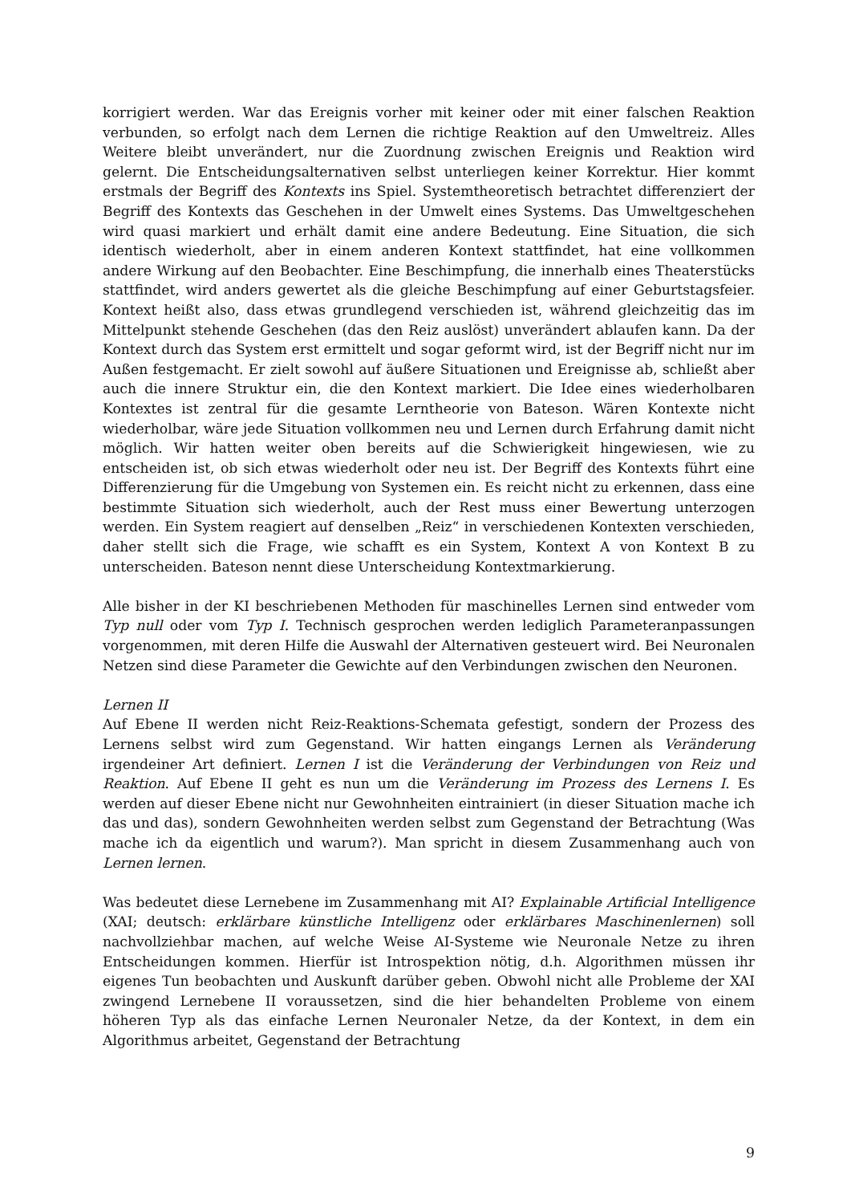korrigiert werden. War das Ereignis vorher mit keiner oder mit einer falschen Reaktion verbunden, so erfolgt nach dem Lernen die richtige Reaktion auf den Umweltreiz. Alles Weitere bleibt unverändert, nur die Zuordnung zwischen Ereignis und Reaktion wird gelernt. Die Entscheidungsalternativen selbst unterliegen keiner Korrektur. Hier kommt erstmals der Begriff des Kontexts ins Spiel. Systemtheoretisch betrachtet differenziert der Begriff des Kontexts das Geschehen in der Umwelt eines Systems. Das Umweltgeschehen wird quasi markiert und erhält damit eine andere Bedeutung. Eine Situation, die sich identisch wiederholt, aber in einem anderen Kontext stattfindet, hat eine vollkommen andere Wirkung auf den Beobachter. Eine Beschimpfung, die innerhalb eines Theaterstücks stattfindet, wird anders gewertet als die gleiche Beschimpfung auf einer Geburtstagsfeier. Kontext heißt also, dass etwas grundlegend verschieden ist, während gleichzeitig das im Mittelpunkt stehende Geschehen (das den Reiz auslöst) unverändert ablaufen kann. Da der Kontext durch das System erst ermittelt und sogar geformt wird, ist der Begriff nicht nur im Außen festgemacht. Er zielt sowohl auf äußere Situationen und Ereignisse ab, schließt aber auch die innere Struktur ein, die den Kontext markiert. Die Idee eines wiederholbaren Kontextes ist zentral für die gesamte Lerntheorie von Bateson. Wären Kontexte nicht wiederholbar, wäre jede Situation vollkommen neu und Lernen durch Erfahrung damit nicht möglich. Wir hatten weiter oben bereits auf die Schwierigkeit hingewiesen, wie zu entscheiden ist, ob sich etwas wiederholt oder neu ist. Der Begriff des Kontexts führt eine Differenzierung für die Umgebung von Systemen ein. Es reicht nicht zu erkennen, dass eine bestimmte Situation sich wiederholt, auch der Rest muss einer Bewertung unterzogen werden. Ein System reagiert auf denselben „Reiz“ in verschiedenen Kontexten verschieden, daher stellt sich die Frage, wie schafft es ein System, Kontext A von Kontext B zu unterscheiden. Bateson nennt diese Unterscheidung Kontextmarkierung.
Alle bisher in der KI beschriebenen Methoden für maschinelles Lernen sind entweder vom Typ null oder vom Typ I. Technisch gesprochen werden lediglich Parameteranpassungen vorgenommen, mit deren Hilfe die Auswahl der Alternativen gesteuert wird. Bei Neuronalen Netzen sind diese Parameter die Gewichte auf den Verbindungen zwischen den Neuronen.
Lernen II
Auf Ebene II werden nicht Reiz-Reaktions-Schemata gefestigt, sondern der Prozess des Lernens selbst wird zum Gegenstand. Wir hatten eingangs Lernen als Veränderung irgendeiner Art definiert. Lernen I ist die Veränderung der Verbindungen von Reiz und Reaktion. Auf Ebene II geht es nun um die Veränderung im Prozess des Lernens I. Es werden auf dieser Ebene nicht nur Gewohnheiten eintrainiert (in dieser Situation mache ich das und das), sondern Gewohnheiten werden selbst zum Gegenstand der Betrachtung (Was mache ich da eigentlich und warum?). Man spricht in diesem Zusammenhang auch von Lernen lernen.
Was bedeutet diese Lernebene im Zusammenhang mit AI? Explainable Artificial Intelligence (XAI; deutsch: erklärbare künstliche Intelligenz oder erklärbares Maschinenlernen) soll nachvollziehbar machen, auf welche Weise AI-Systeme wie Neuronale Netze zu ihren Entscheidungen kommen. Hierfür ist Introspektion nötig, d.h. Algorithmen müssen ihr eigenes Tun beobachten und Auskunft darüber geben. Obwohl nicht alle Probleme der XAI zwingend Lernebene II voraussetzen, sind die hier behandelten Probleme von einem höheren Typ als das einfache Lernen Neuronaler Netze, da der Kontext, in dem ein Algorithmus arbeitet, Gegenstand der Betrachtung
9